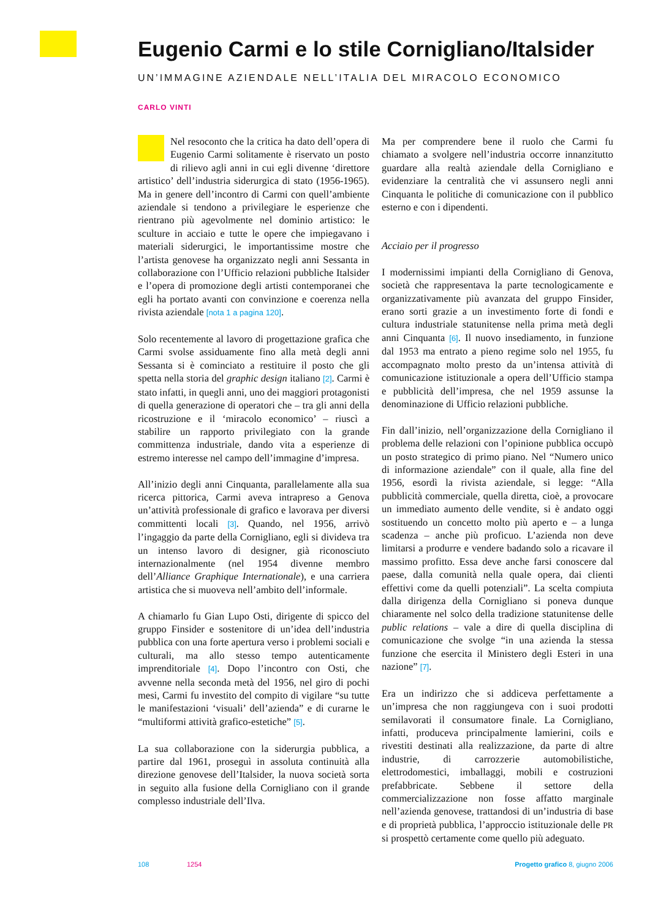Eugenio Carmi e lo stile Cornigliano/Italsider
UN’IMMAGINE AZIENDALE NELL’ITALIA DEL MIRACOLO ECONOMICO
CARLO VINTI
Nel resoconto che la critica ha dato dell’opera di Eugenio Carmi solitamente è riservato un posto di rilievo agli anni in cui egli divenne ‘direttore artistico’ dell’industria siderurgica di stato (1956-1965). Ma in genere dell’incontro di Carmi con quell’ambiente aziendale si tendono a privilegiare le esperienze che rientrano più agevolmente nel dominio artistico: le sculture in acciaio e tutte le opere che impiegavano i materiali siderurgici, le importantissime mostre che l’artista genovese ha organizzato negli anni Sessanta in collaborazione con l’Ufficio relazioni pubbliche Italsider e l’opera di promozione degli artisti contemporanei che egli ha portato avanti con convinzione e coerenza nella rivista aziendale [nota 1 a pagina 120].
Solo recentemente al lavoro di progettazione grafica che Carmi svolse assiduamente fino alla metà degli anni Sessanta si è cominciato a restituire il posto che gli spetta nella storia del graphic design italiano [2]. Carmi è stato infatti, in quegli anni, uno dei maggiori protagonisti di quella generazione di operatori che – tra gli anni della ricostruzione e il ‘miracolo economico’ – riuscì a stabilire un rapporto privilegiato con la grande committenza industriale, dando vita a esperienze di estremo interesse nel campo dell’immagine d’impresa.
All’inizio degli anni Cinquanta, parallelamente alla sua ricerca pittorica, Carmi aveva intrapreso a Genova un’attività professionale di grafico e lavorava per diversi committenti locali [3]. Quando, nel 1956, arrivò l’ingaggio da parte della Cornigliano, egli si divideva tra un intenso lavoro di designer, già riconosciuto internazionalmente (nel 1954 divenne membro dell’Alliance Graphique Internationale), e una carriera artistica che si muoveva nell’ambito dell’informale.
A chiamarlo fu Gian Lupo Osti, dirigente di spicco del gruppo Finsider e sostenitore di un’idea dell’industria pubblica con una forte apertura verso i problemi sociali e culturali, ma allo stesso tempo autenticamente imprenditoriale [4]. Dopo l’incontro con Osti, che avvenne nella seconda metà del 1956, nel giro di pochi mesi, Carmi fu investito del compito di vigilare “su tutte le manifestazioni ‘visuali’ dell’azienda” e di curarne le “multiformi attività grafico-estetiche” [5].
La sua collaborazione con la siderurgia pubblica, a partire dal 1961, proseguì in assoluta continuità alla direzione genovese dell’Italsider, la nuova società sorta in seguito alla fusione della Cornigliano con il grande complesso industriale dell’Ilva.
Ma per comprendere bene il ruolo che Carmi fu chiamato a svolgere nell’industria occorre innanzitutto guardare alla realtà aziendale della Cornigliano e evidenziare la centralità che vi assunsero negli anni Cinquanta le politiche di comunicazione con il pubblico esterno e con i dipendenti.
Acciaio per il progresso
I modernissimi impianti della Cornigliano di Genova, società che rappresentava la parte tecnologicamente e organizzativamente più avanzata del gruppo Finsider, erano sorti grazie a un investimento forte di fondi e cultura industriale statunitense nella prima metà degli anni Cinquanta [6]. Il nuovo insediamento, in funzione dal 1953 ma entrato a pieno regime solo nel 1955, fu accompagnato molto presto da un’intensa attività di comunicazione istituzionale a opera dell’Ufficio stampa e pubblicità dell’impresa, che nel 1959 assunse la denominazione di Ufficio relazioni pubbliche.
Fin dall’inizio, nell’organizzazione della Cornigliano il problema delle relazioni con l’opinione pubblica occupò un posto strategico di primo piano. Nel “Numero unico di informazione aziendale” con il quale, alla fine del 1956, esordì la rivista aziendale, si legge: “Alla pubblicità commerciale, quella diretta, cioè, a provocare un immediato aumento delle vendite, si è andato oggi sostituendo un concetto molto più aperto e – a lunga scadenza – anche più proficuo. L’azienda non deve limitarsi a produrre e vendere badando solo a ricavare il massimo profitto. Essa deve anche farsi conoscere dal paese, dalla comunità nella quale opera, dai clienti effettivi come da quelli potenziali”. La scelta compiuta dalla dirigenza della Cornigliano si poneva dunque chiaramente nel solco della tradizione statunitense delle public relations – vale a dire di quella disciplina di comunicazione che svolge “in una azienda la stessa funzione che esercita il Ministero degli Esteri in una nazione” [7].
Era un indirizzo che si addiceva perfettamente a un’impresa che non raggiungeva con i suoi prodotti semilavorati il consumatore finale. La Cornigliano, infatti, produceva principalmente lamierini, coils e rivestiti destinati alla realizzazione, da parte di altre industrie, di carrozzerie automobilistiche, elettrodomestici, imballaggi, mobili e costruzioni prefabbricate. Sebbene il settore della commercializzazione non fosse affatto marginale nell’azienda genovese, trattandosi di un’industria di base e di proprietà pubblica, l’approccio istituzionale delle PR si prospettò certamente come quello più adeguato.
108 1254 Progetto grafico 8, giugno 2006